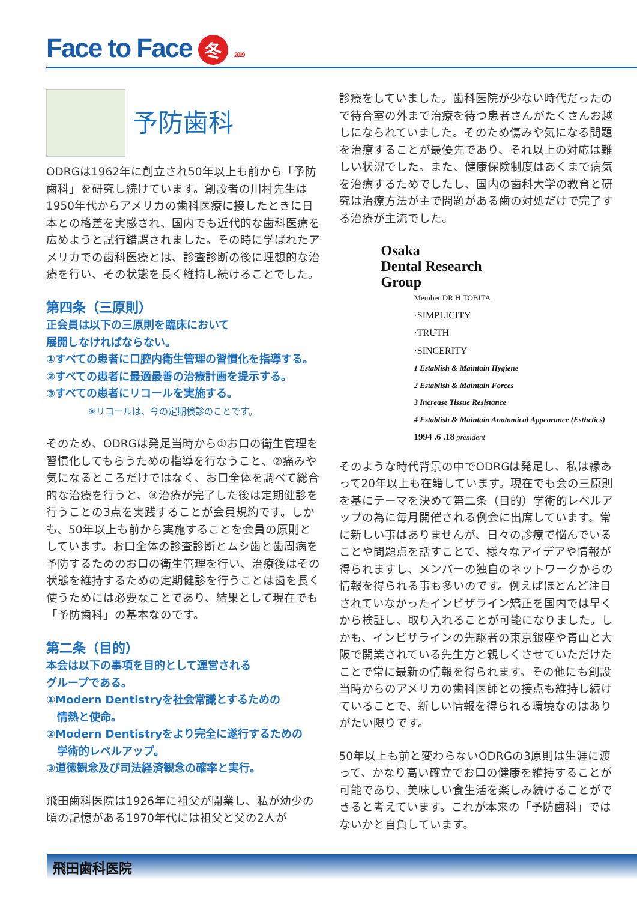Face to Face 冬 2019
予防歯科
ODRGは1962年に創立され50年以上も前から「予防歯科」を研究し続けています。創設者の川村先生は1950年代からアメリカの歯科医療に接したときに日本との格差を実感され、国内でも近代的な歯科医療を広めようと試行錯誤されました。その時に学ばれたアメリカでの歯科医療とは、診査診断の後に理想的な治療を行い、その状態を長く維持し続けることでした。
第四条（三原則）
正会員は以下の三原則を臨床において
展開しなければならない。
①すべての患者に口腔内衛生管理の習慣化を指導する。
②すべての患者に最適最善の治療計画を提示する。
③すべての患者にリコールを実施する。
※リコールは、今の定期検診のことです。
そのため、ODRGは発足当時から①お口の衛生管理を習慣化してもらうための指導を行なうこと、②痛みや気になるところだけではなく、お口全体を調べて総合的な治療を行うと、③治療が完了した後は定期健診を行うことの3点を実践することが会員規約です。しかも、50年以上も前から実施することを会員の原則としています。お口全体の診査診断とムシ歯と歯周病を予防するためのお口の衛生管理を行い、治療後はその状態を維持するための定期健診を行うことは歯を長く使うためには必要なことであり、結果として現在でも「予防歯科」の基本なのです。
第二条（目的）
本会は以下の事項を目的として運営される
グループである。
①Modern Dentistryを社会常識とするための
　情熱と使命。
②Modern Dentistryをより完全に遂行するための
　学術的レベルアップ。
③道徳観念及び司法経済観念の確率と実行。
飛田歯科医院は1926年に祖父が開業し、私が幼少の頃の記憶がある1970年代には祖父と父の2人が
診療をしていました。歯科医院が少ない時代だったので待合室の外まで治療を待つ患者さんがたくさんお越しになられていました。そのため傷みや気になる問題を治療することが最優先であり、それ以上の対応は難しい状況でした。また、健康保険制度はあくまで病気を治療するためでしたし、国内の歯科大学の教育と研究は治療方法が主で問題がある歯の対処だけで完了する治療が主流でした。
Osaka
Dental Research
Group
Member DR.H.TOBITA
·SIMPLICITY
·TRUTH
·SINCERITY
1 Establish & Maintain Hygiene
2 Establish & Maintain Forces
3 Increase Tissue Resistance
4 Establish & Maintain Anatomical Appearance (Esthetics)
1994 .6 .18 president
そのような時代背景の中でODRGは発足し、私は縁あって20年以上も在籍しています。現在でも会の三原則を基にテーマを決めて第二条（目的）学術的レベルアップの為に毎月開催される例会に出席しています。常に新しい事はありませんが、日々の診療で悩んでいることや問題点を話すことで、様々なアイデアや情報が得られますし、メンバーの独自のネットワークからの情報を得られる事も多いのです。例えばほとんど注目されていなかったインビザライン矯正を国内では早くから検証し、取り入れることが可能になりました。しかも、インビザラインの先駆者の東京銀座や青山と大阪で開業されている先生方と親しくさせていただけたことで常に最新の情報を得られます。その他にも創設当時からのアメリカの歯科医師との接点も維持し続けていることで、新しい情報を得られる環境なのはありがたい限りです。
50年以上も前と変わらないODRGの3原則は生涯に渡って、かなり高い確立でお口の健康を維持することが可能であり、美味しい食生活を楽しみ続けることができると考えています。これが本来の「予防歯科」ではないかと自負しています。
飛田歯科医院